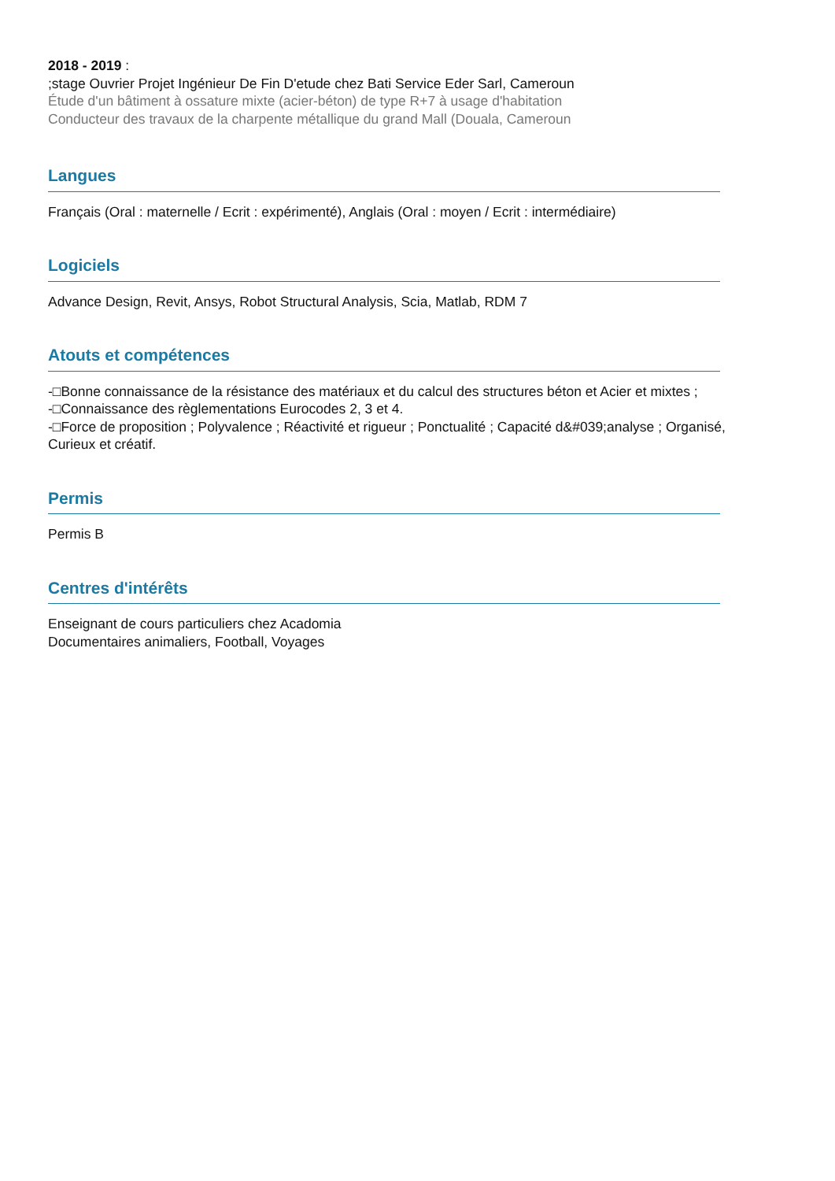2018 - 2019 :
;stage Ouvrier Projet Ingénieur De Fin D'etude chez Bati Service Eder Sarl, Cameroun
Étude d'un bâtiment à ossature mixte (acier-béton) de type R+7 à usage d'habitation
Conducteur des travaux de la charpente métallique du grand Mall (Douala, Cameroun
Langues
Français (Oral : maternelle / Ecrit : expérimenté), Anglais (Oral : moyen / Ecrit : intermédiaire)
Logiciels
Advance Design, Revit, Ansys, Robot Structural Analysis, Scia, Matlab, RDM 7
Atouts et compétences
-□Bonne connaissance de la résistance des matériaux et du calcul des structures béton et Acier et mixtes ;
-□Connaissance des règlementations Eurocodes 2, 3 et 4.
-□Force de proposition ; Polyvalence ; Réactivité et rigueur ; Ponctualité ; Capacité d&#039;analyse ; Organisé, Curieux et créatif.
Permis
Permis B
Centres d'intérêts
Enseignant de cours particuliers chez Acadomia
Documentaires animaliers, Football, Voyages